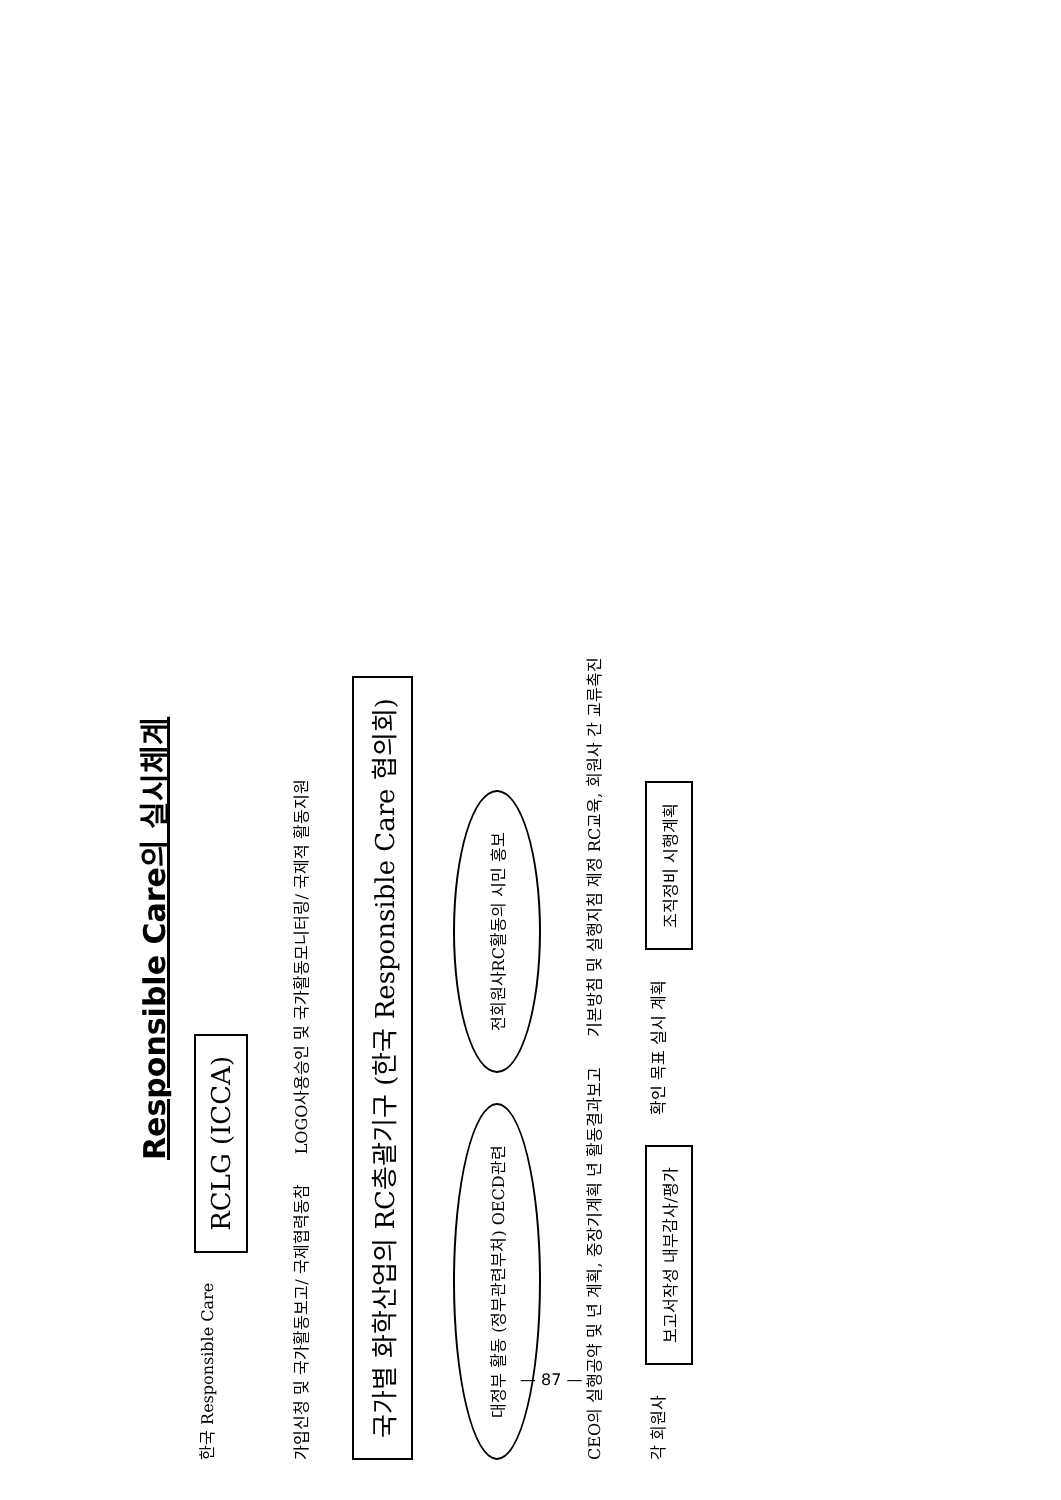Responsible Care의 실시체계
한국 Responsible Care
RCLG (ICCA)
가입신청 및 국가활동보고/ 국제협력동참
LOGO사용승인 및 국가활동모니터링/ 국제적 활동지원
국가별 화학산업의 RC총괄기구 (한국 Responsible Care 협의회)
대정부 활동 (정부관련부처) OECD관련
전회원사RC활동의 시민 홍보
CEO의 실행공약 및 년 계획, 중장기계획 년 활동결과보고
기본방침 및 실행지침 제정 RC교육, 회원사 간 교류촉진
각 회원사
보고서작성 내부감사/평가
확인 목표 실시 계획
조직정비 시행계획
— 87 —